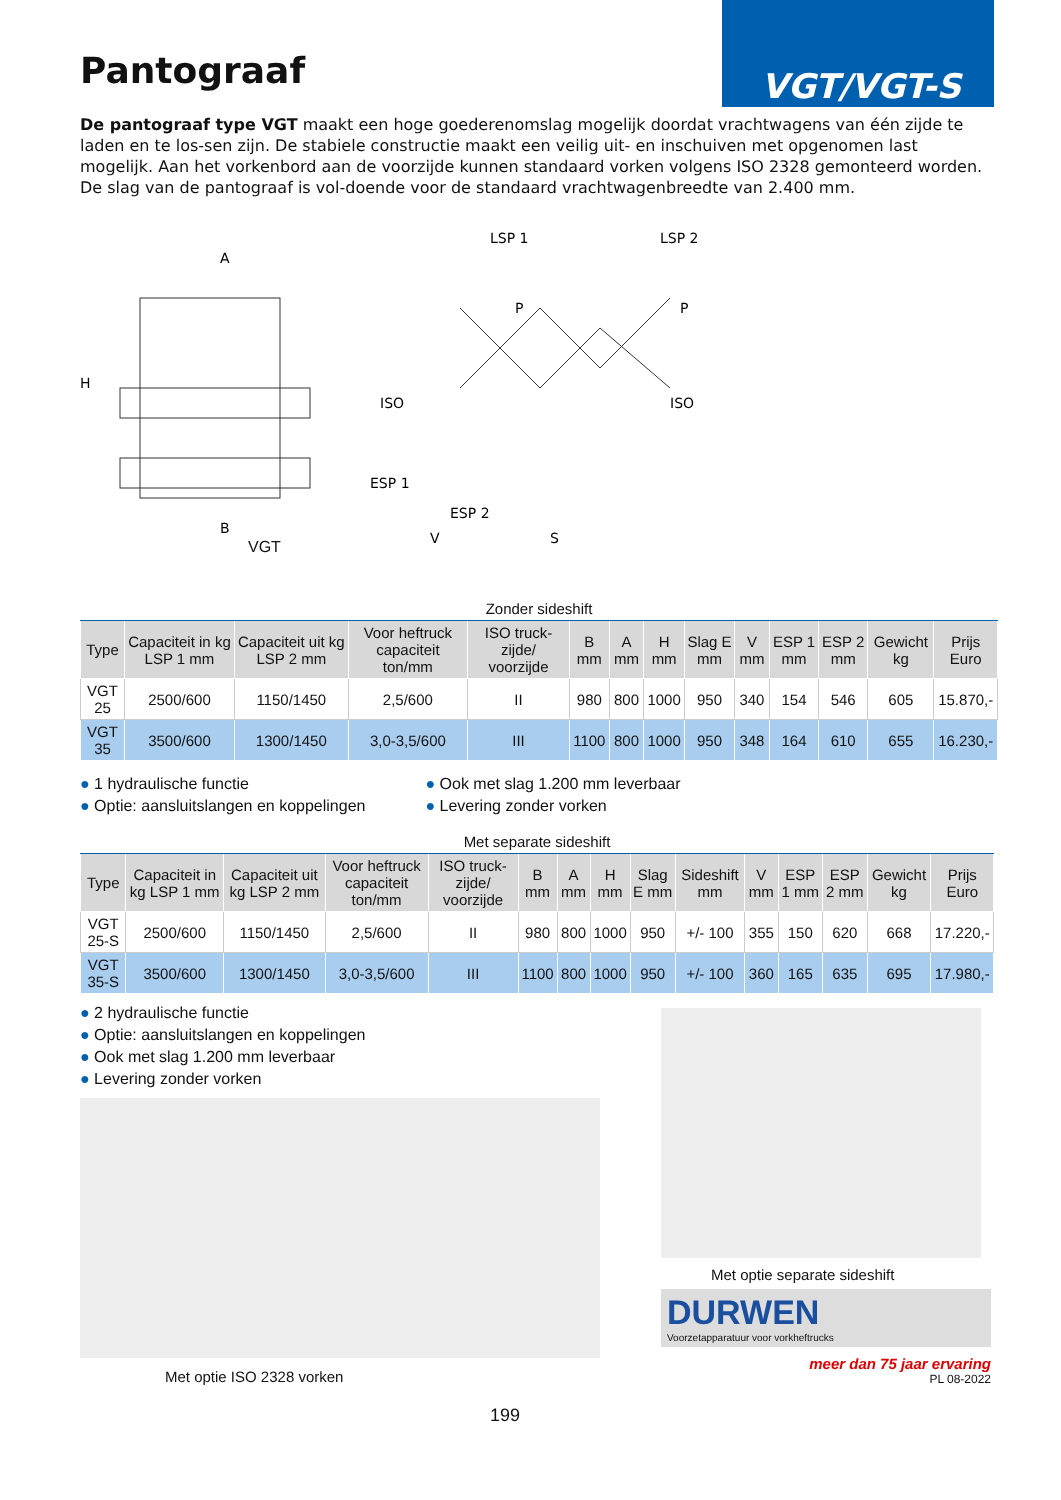Pantograaf
VGT/VGT-S
De pantograaf type VGT maakt een hoge goederenomslag mogelijk doordat vrachtwagens van één zijde te laden en te los-sen zijn. De stabiele constructie maakt een veilig uit- en inschuiven met opgenomen last mogelijk. Aan het vorkenbord aan de voorzijde kunnen standaard vorken volgens ISO 2328 gemonteerd worden. De slag van de pantograaf is vol-doende voor de standaard vrachtwagenbreedte van 2.400 mm.
A
H
B
LSP 1
LSP 2
P
P
ESP 1
ESP 2
V
S
ISO
ISO
VGT
| Zonder sideshift | | | | | | | | | | | | | |
| --- | --- | --- | --- | --- | --- | --- | --- | --- | --- | --- | --- | --- | --- |
| Type | Capaciteit in kg LSP 1 mm | Capaciteit uit kg LSP 2 mm | Voor heftruck capaciteit ton/mm | ISO truck-zijde/ voorzijde | B mm | A mm | H mm | Slag E mm | V mm | ESP 1 mm | ESP 2 mm | Gewicht kg | Prijs Euro |
| VGT 25 | 2500/600 | 1150/1450 | 2,5/600 | II | 980 | 800 | 1000 | 950 | 340 | 154 | 546 | 605 | 15.870,- |
| VGT 35 | 3500/600 | 1300/1450 | 3,0-3,5/600 | III | 1100 | 800 | 1000 | 950 | 348 | 164 | 610 | 655 | 16.230,- |
● 1 hydraulische functie
● Optie: aansluitslangen en koppelingen
● Ook met slag 1.200 mm leverbaar
● Levering zonder vorken
| Met separate sideshift | | | | | | | | | | | | | | |
| --- | --- | --- | --- | --- | --- | --- | --- | --- | --- | --- | --- | --- | --- | --- |
| Type | Capaciteit in kg LSP 1 mm | Capaciteit uit kg LSP 2 mm | Voor heftruck capaciteit ton/mm | ISO truck-zijde/ voorzijde | B mm | A mm | H mm | Slag E mm | Sideshift mm | V mm | ESP 1 mm | ESP 2 mm | Gewicht kg | Prijs Euro |
| VGT 25-S | 2500/600 | 1150/1450 | 2,5/600 | II | 980 | 800 | 1000 | 950 | +/- 100 | 355 | 150 | 620 | 668 | 17.220,- |
| VGT 35-S | 3500/600 | 1300/1450 | 3,0-3,5/600 | III | 1100 | 800 | 1000 | 950 | +/- 100 | 360 | 165 | 635 | 695 | 17.980,- |
● 2 hydraulische functie
● Optie: aansluitslangen en koppelingen
● Ook met slag 1.200 mm leverbaar
● Levering zonder vorken
Met optie ISO 2328 vorken
199
Met optie separate sideshift
DURWEN
Voorzetapparatuur voor vorkheftrucks
meer dan 75 jaar ervaring
PL 08-2022